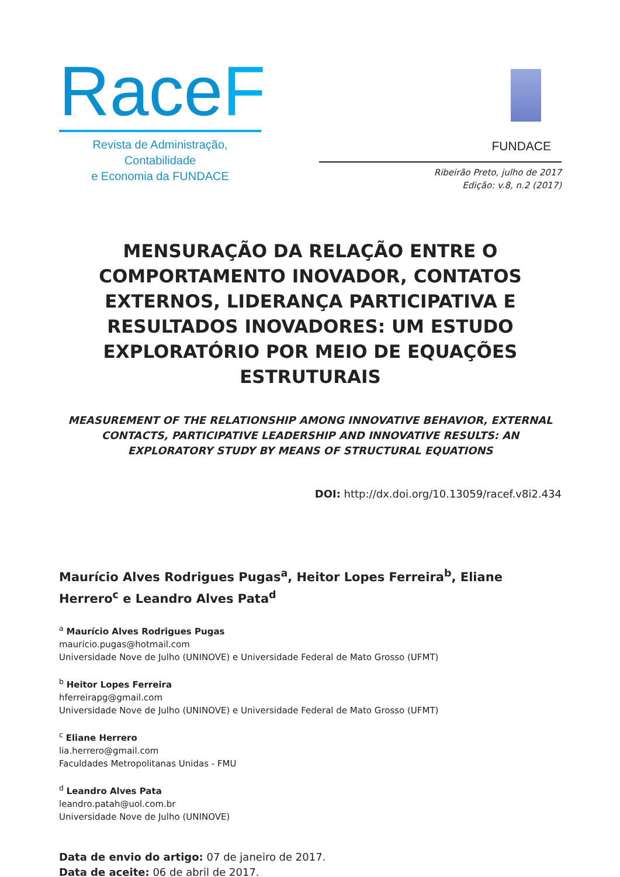RaceF
Revista de Administração, Contabilidade
e Economia da FUNDACE
FUNDACE
Ribeirão Preto, julho de 2017
Edição: v.8, n.2 (2017)
MENSURAÇÃO DA RELAÇÃO ENTRE O COMPORTAMENTO INOVADOR, CONTATOS EXTERNOS, LIDERANÇA PARTICIPATIVA E RESULTADOS INOVADORES: UM ESTUDO EXPLORATÓRIO POR MEIO DE EQUAÇÕES ESTRUTURAIS
MEASUREMENT OF THE RELATIONSHIP AMONG INNOVATIVE BEHAVIOR, EXTERNAL CONTACTS, PARTICIPATIVE LEADERSHIP AND INNOVATIVE RESULTS: AN EXPLORATORY STUDY BY MEANS OF STRUCTURAL EQUATIONS
DOI: http://dx.doi.org/10.13059/racef.v8i2.434
Maurício Alves Rodrigues Pugas<sup>a</sup>, Heitor Lopes Ferreira<sup>b</sup>, Eliane Herrero<sup>c</sup> e Leandro Alves Pata<sup>d</sup>
<sup>a</sup> Maurício Alves Rodrigues Pugas
mauricio.pugas@hotmail.com
Universidade Nove de Julho (UNINOVE) e Universidade Federal de Mato Grosso (UFMT)
<sup>b</sup> Heitor Lopes Ferreira
hferreirapg@gmail.com
Universidade Nove de Julho (UNINOVE) e Universidade Federal de Mato Grosso (UFMT)
<sup>c</sup> Eliane Herrero
lia.herrero@gmail.com
Faculdades Metropolitanas Unidas - FMU
<sup>d</sup> Leandro Alves Pata
leandro.patah@uol.com.br
Universidade Nove de Julho (UNINOVE)
Data de envio do artigo: 07 de janeiro de 2017.
Data de aceite: 06 de abril de 2017.